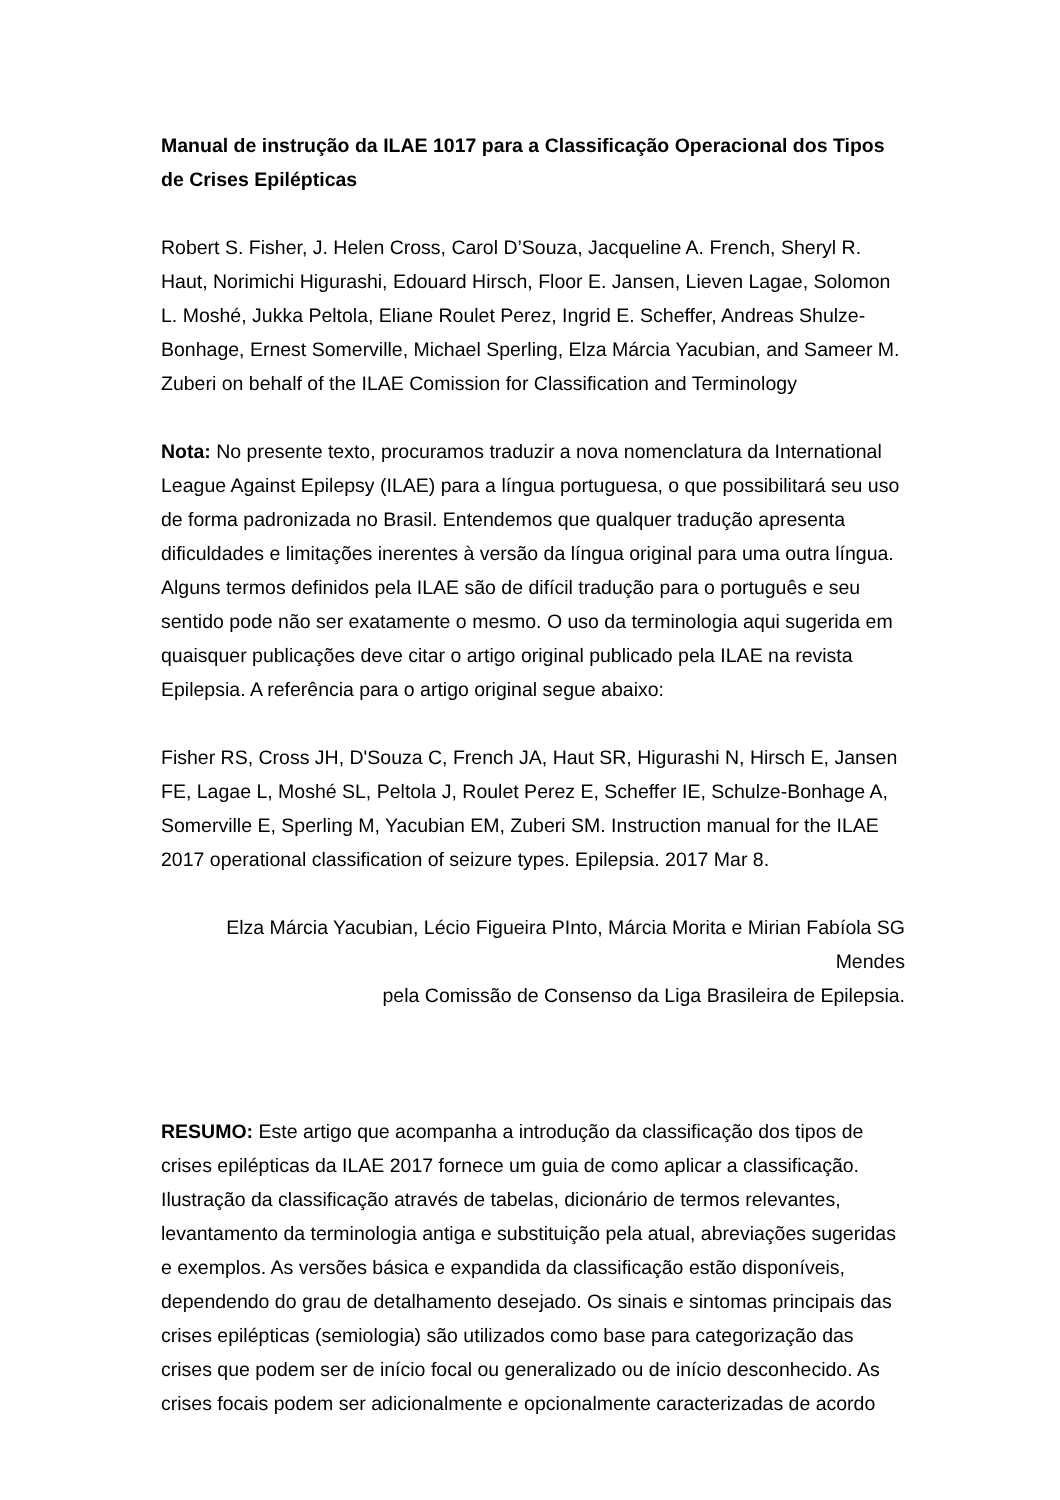Manual de instrução da ILAE 1017 para a Classificação Operacional dos Tipos de Crises Epilépticas
Robert S. Fisher, J. Helen Cross, Carol D’Souza, Jacqueline A. French, Sheryl R. Haut, Norimichi Higurashi, Edouard Hirsch, Floor E. Jansen, Lieven Lagae, Solomon L. Moshé, Jukka Peltola, Eliane Roulet Perez, Ingrid E. Scheffer, Andreas Shulze-Bonhage, Ernest Somerville, Michael Sperling, Elza Márcia Yacubian, and Sameer M. Zuberi on behalf of the ILAE Comission for Classification and Terminology
Nota: No presente texto, procuramos traduzir a nova nomenclatura da International League Against Epilepsy (ILAE) para a língua portuguesa, o que possibilitará seu uso de forma padronizada no Brasil. Entendemos que qualquer tradução apresenta dificuldades e limitações inerentes à versão da língua original para uma outra língua. Alguns termos definidos pela ILAE são de difícil tradução para o português e seu sentido pode não ser exatamente o mesmo. O uso da terminologia aqui sugerida em quaisquer publicações deve citar o artigo original publicado pela ILAE na revista Epilepsia. A referência para o artigo original segue abaixo:
Fisher RS, Cross JH, D'Souza C, French JA, Haut SR, Higurashi N, Hirsch E, Jansen FE, Lagae L, Moshé SL, Peltola J, Roulet Perez E, Scheffer IE, Schulze-Bonhage A, Somerville E, Sperling M, Yacubian EM, Zuberi SM. Instruction manual for the ILAE 2017 operational classification of seizure types. Epilepsia. 2017 Mar 8.
Elza Márcia Yacubian, Lécio Figueira PInto, Márcia Morita e Mirian Fabíola SG Mendes
pela Comissão de Consenso da Liga Brasileira de Epilepsia.
RESUMO: Este artigo que acompanha a introdução da classificação dos tipos de crises epilépticas da ILAE 2017 fornece um guia de como aplicar a classificação. Ilustração da classificação através de tabelas, dicionário de termos relevantes, levantamento da terminologia antiga e substituição pela atual, abreviações sugeridas e exemplos. As versões básica e expandida da classificação estão disponíveis, dependendo do grau de detalhamento desejado. Os sinais e sintomas principais das crises epilépticas (semiologia) são utilizados como base para categorização das crises que podem ser de início focal ou generalizado ou de início desconhecido. As crises focais podem ser adicionalmente e opcionalmente caracterizadas de acordo